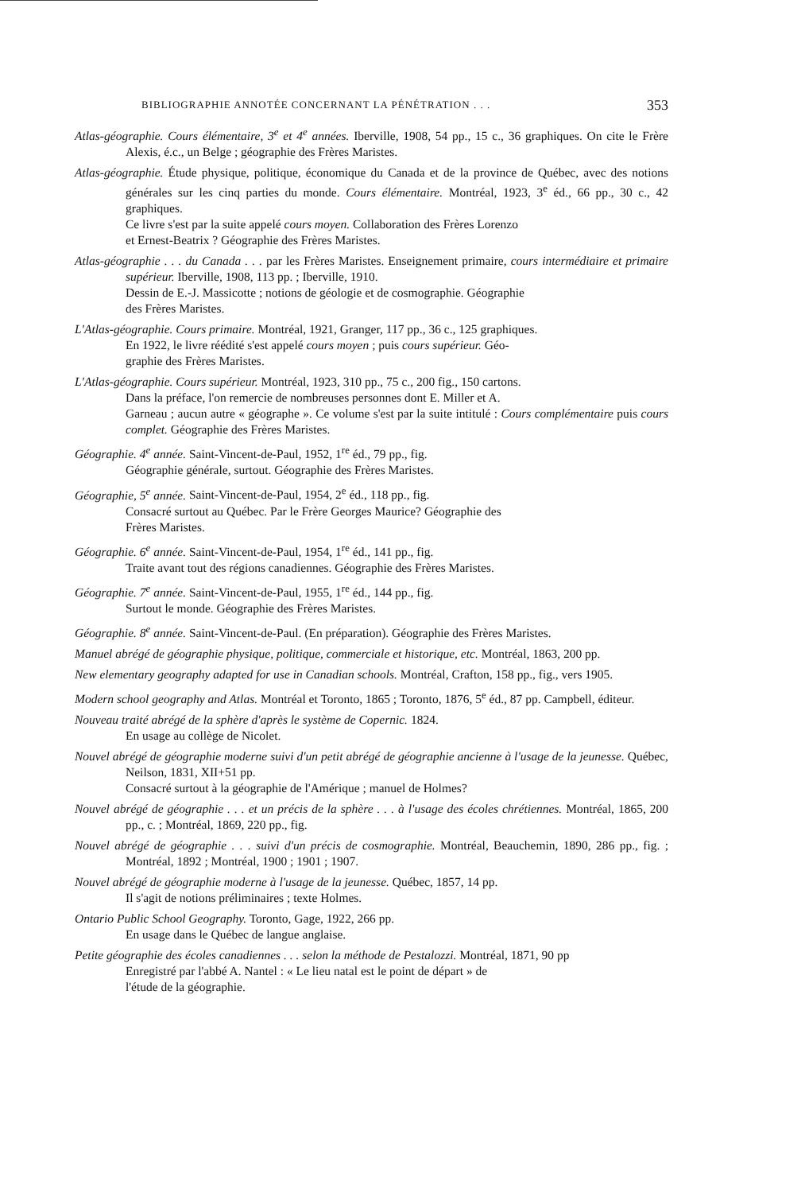BIBLIOGRAPHIE ANNOTÉE CONCERNANT LA PÉNÉTRATION . . . 353
Atlas-géographie. Cours élémentaire, 3<sup>e</sup> et 4<sup>e</sup> années. Iberville, 1908, 54 pp., 15 c., 36 graphiques. On cite le Frère Alexis, é.c., un Belge ; géographie des Frères Maristes.
Atlas-géographie. Étude physique, politique, économique du Canada et de la province de Québec, avec des notions générales sur les cinq parties du monde. Cours élémentaire. Montréal, 1923, 3<sup>e</sup> éd., 66 pp., 30 c., 42 graphiques.
Ce livre s'est par la suite appelé cours moyen. Collaboration des Frères Lorenzo
et Ernest-Beatrix ? Géographie des Frères Maristes.
Atlas-géographie . . . du Canada . . . par les Frères Maristes. Enseignement primaire, cours intermédiaire et primaire supérieur. Iberville, 1908, 113 pp. ; Iberville, 1910.
Dessin de E.-J. Massicotte ; notions de géologie et de cosmographie. Géographie
des Frères Maristes.
L'Atlas-géographie. Cours primaire. Montréal, 1921, Granger, 117 pp., 36 c., 125 graphiques.
En 1922, le livre réédité s'est appelé cours moyen ; puis cours supérieur. Géo-
graphie des Frères Maristes.
L'Atlas-géographie. Cours supérieur. Montréal, 1923, 310 pp., 75 c., 200 fig., 150 cartons.
Dans la préface, l'on remercie de nombreuses personnes dont E. Miller et A.
Garneau ; aucun autre « géographe ». Ce volume s'est par la suite intitulé : Cours complémentaire puis cours complet. Géographie des Frères Maristes.
Géographie. 4<sup>e</sup> année. Saint-Vincent-de-Paul, 1952, 1<sup>re</sup> éd., 79 pp., fig.
Géographie générale, surtout. Géographie des Frères Maristes.
Géographie, 5<sup>e</sup> année. Saint-Vincent-de-Paul, 1954, 2<sup>e</sup> éd., 118 pp., fig.
Consacré surtout au Québec. Par le Frère Georges Maurice? Géographie des
Frères Maristes.
Géographie. 6<sup>e</sup> année. Saint-Vincent-de-Paul, 1954, 1<sup>re</sup> éd., 141 pp., fig.
Traite avant tout des régions canadiennes. Géographie des Frères Maristes.
Géographie. 7<sup>e</sup> année. Saint-Vincent-de-Paul, 1955, 1<sup>re</sup> éd., 144 pp., fig.
Surtout le monde. Géographie des Frères Maristes.
Géographie. 8<sup>e</sup> année. Saint-Vincent-de-Paul. (En préparation). Géographie des Frères Maristes.
Manuel abrégé de géographie physique, politique, commerciale et historique, etc. Montréal, 1863, 200 pp.
New elementary geography adapted for use in Canadian schools. Montréal, Crafton, 158 pp., fig., vers 1905.
Modern school geography and Atlas. Montréal et Toronto, 1865 ; Toronto, 1876, 5<sup>e</sup> éd., 87 pp. Campbell, éditeur.
Nouveau traité abrégé de la sphère d'après le système de Copernic. 1824.
En usage au collège de Nicolet.
Nouvel abrégé de géographie moderne suivi d'un petit abrégé de géographie ancienne à l'usage de la jeunesse. Québec, Neilson, 1831, XII+51 pp.
Consacré surtout à la géographie de l'Amérique ; manuel de Holmes?
Nouvel abrégé de géographie . . . et un précis de la sphère . . . à l'usage des écoles chrétiennes. Montréal, 1865, 200 pp., c. ; Montréal, 1869, 220 pp., fig.
Nouvel abrégé de géographie . . . suivi d'un précis de cosmographie. Montréal, Beauchemin, 1890, 286 pp., fig. ; Montréal, 1892 ; Montréal, 1900 ; 1901 ; 1907.
Nouvel abrégé de géographie moderne à l'usage de la jeunesse. Québec, 1857, 14 pp.
Il s'agit de notions préliminaires ; texte Holmes.
Ontario Public School Geography. Toronto, Gage, 1922, 266 pp.
En usage dans le Québec de langue anglaise.
Petite géographie des écoles canadiennes . . . selon la méthode de Pestalozzi. Montréal, 1871, 90 pp
Enregistré par l'abbé A. Nantel : « Le lieu natal est le point de départ » de
l'étude de la géographie.